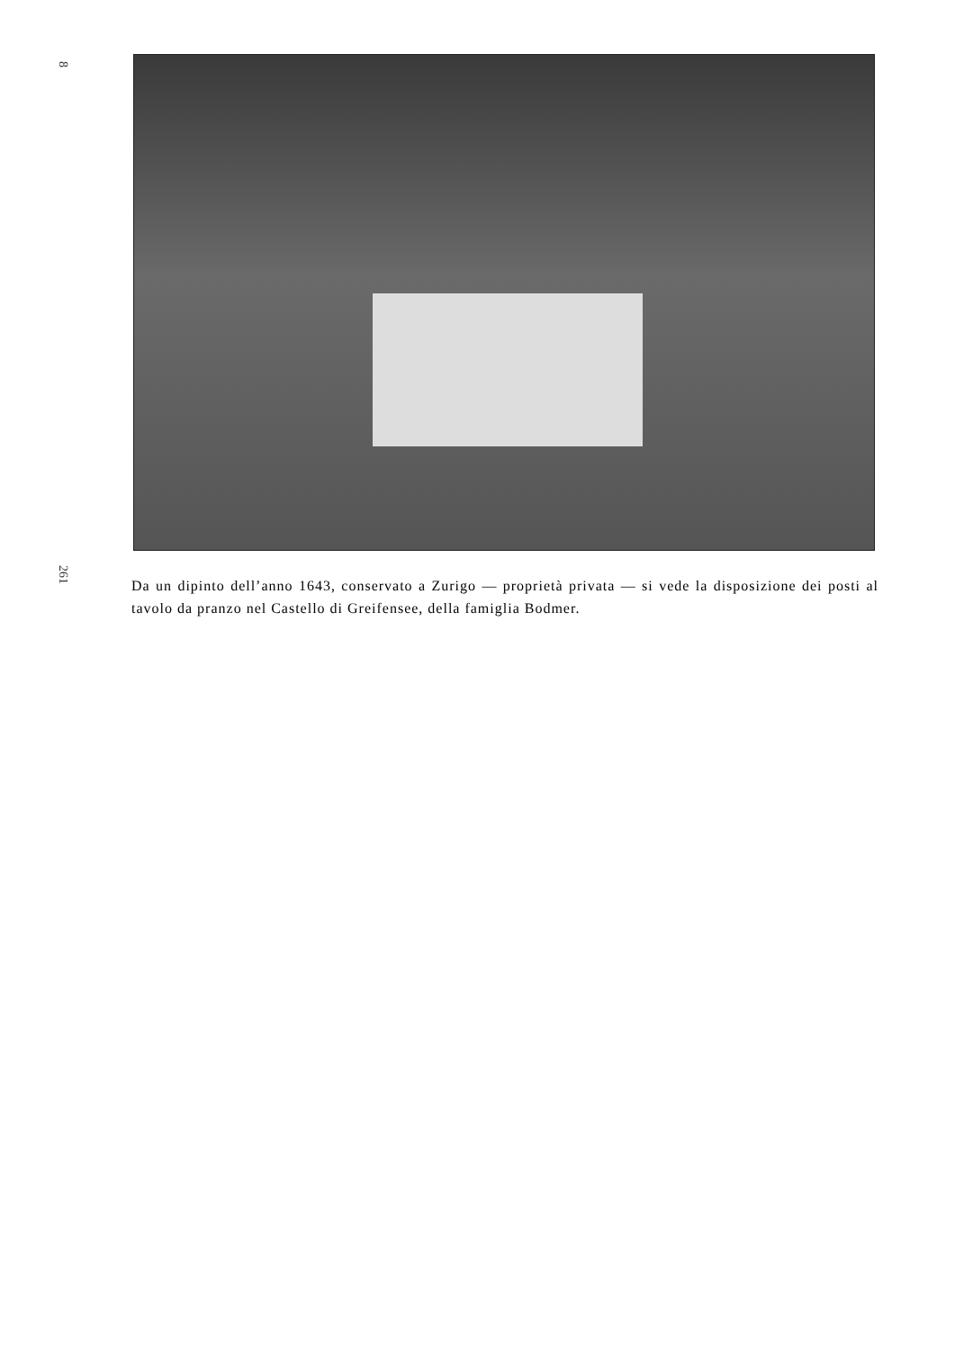8
261
Da un dipinto dell’anno 1643, conservato a Zurigo — proprietà privata — si vede la disposizione dei posti al tavolo da pranzo nel Castello di Greifensee, della famiglia Bodmer.